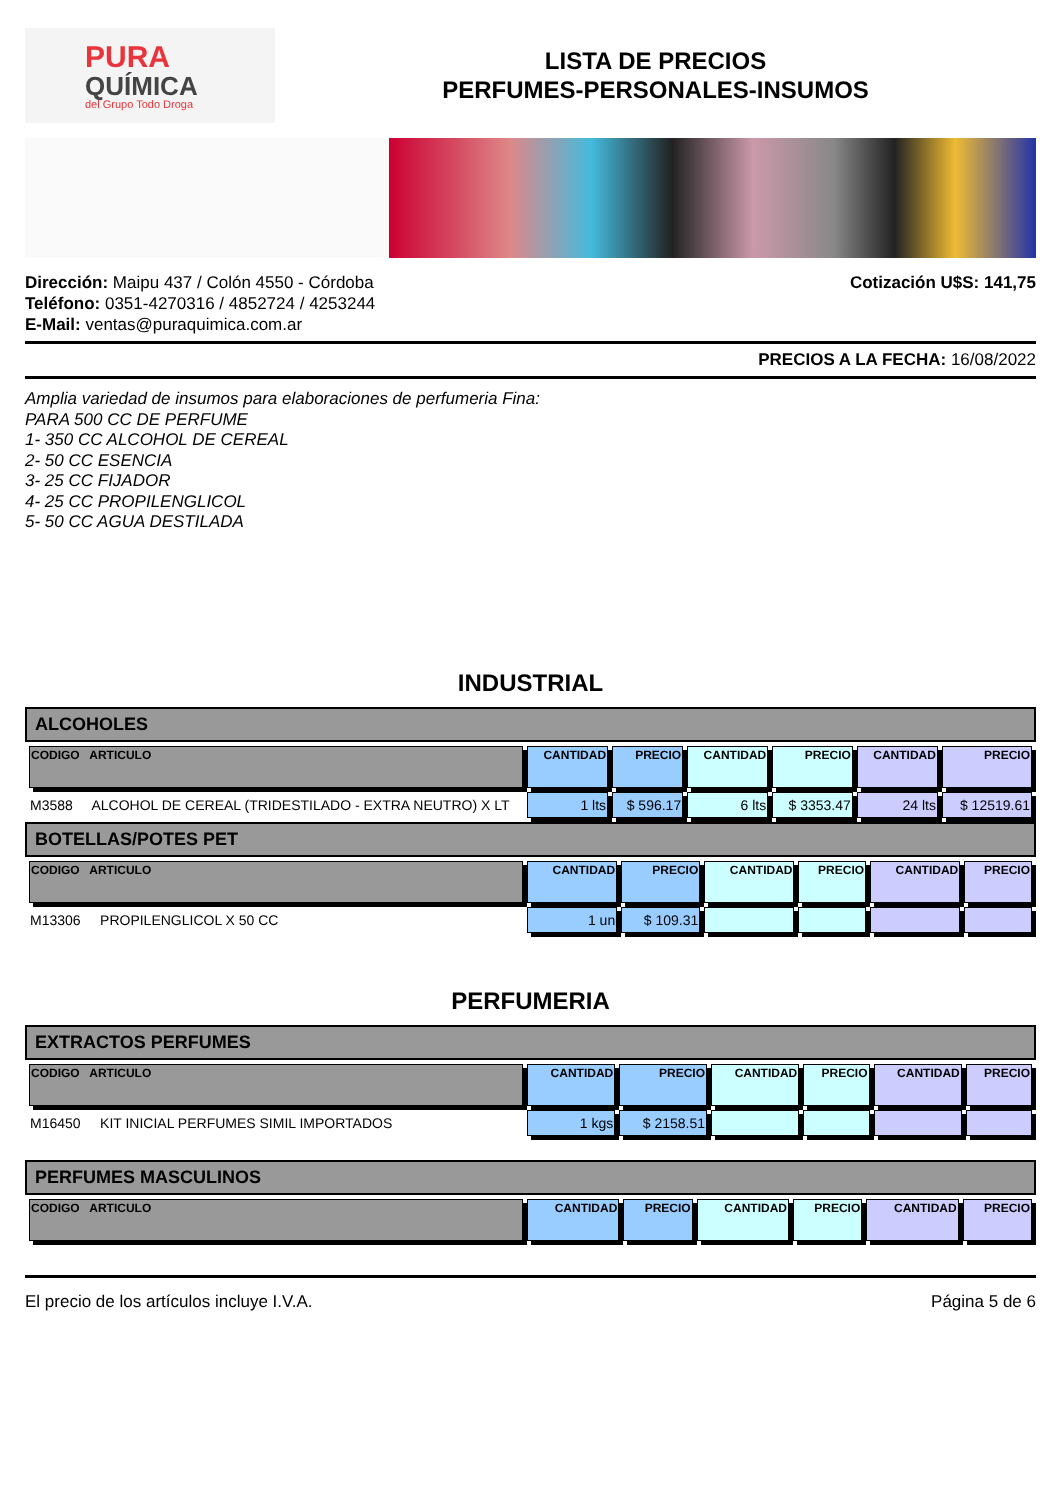PURA
QUÍMICA
del Grupo Todo Droga
LISTA DE PRECIOS
PERFUMES-PERSONALES-INSUMOS
Dirección: Maipu 437 / Colón 4550 - Córdoba
Teléfono: 0351-4270316 / 4852724 / 4253244
E-Mail: ventas@puraquimica.com.ar
Cotización U$S: 141,75
PRECIOS A LA FECHA: 16/08/2022
Amplia variedad de insumos para elaboraciones de perfumeria Fina:
PARA 500 CC DE PERFUME
1- 350 CC ALCOHOL DE CEREAL
2- 50 CC ESENCIA
3- 25 CC FIJADOR
4- 25 CC PROPILENGLICOL
5- 50 CC AGUA DESTILADA
INDUSTRIAL
ALCOHOLES
| CODIGO ARTICULO | CANTIDAD | PRECIO | CANTIDAD | PRECIO | CANTIDAD | PRECIO |
| --- | --- | --- | --- | --- | --- | --- |
| M3588 ALCOHOL DE CEREAL (TRIDESTILADO - EXTRA NEUTRO) X LT | 1 lts | $ 596.17 | 6 lts | $ 3353.47 | 24 lts | $ 12519.61 |
BOTELLAS/POTES PET
| CODIGO ARTICULO | CANTIDAD | PRECIO | CANTIDAD | PRECIO | CANTIDAD | PRECIO |
| --- | --- | --- | --- | --- | --- | --- |
| M13306 PROPILENGLICOL X 50 CC | 1 un | $ 109.31 | | | | |
PERFUMERIA
EXTRACTOS PERFUMES
| CODIGO ARTICULO | CANTIDAD | PRECIO | CANTIDAD | PRECIO | CANTIDAD | PRECIO |
| --- | --- | --- | --- | --- | --- | --- |
| M16450 KIT INICIAL PERFUMES SIMIL IMPORTADOS | 1 kgs | $ 2158.51 | | | | |
PERFUMES MASCULINOS
| CODIGO ARTICULO | CANTIDAD | PRECIO | CANTIDAD | PRECIO | CANTIDAD | PRECIO |
| --- | --- | --- | --- | --- | --- | --- |
El precio de los artículos incluye I.V.A. Página 5 de 6